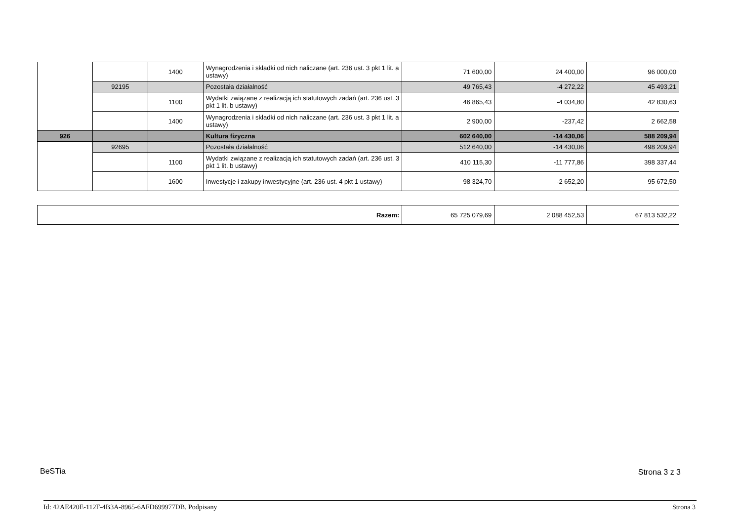| | | 1400 | Wynagrodzenia i składki od nich naliczane (art. 236 ust. 3 pkt 1 lit. a ustawy) | 71 600,00 | 24 400,00 | 96 000,00 |
| | 92195 | | Pozostała działalność | 49 765,43 | -4 272,22 | 45 493,21 |
| | | 1100 | Wydatki związane z realizacją ich statutowych zadań (art. 236 ust. 3 pkt 1 lit. b ustawy) | 46 865,43 | -4 034,80 | 42 830,63 |
| | | 1400 | Wynagrodzenia i składki od nich naliczane (art. 236 ust. 3 pkt 1 lit. a ustawy) | 2 900,00 | -237,42 | 2 662,58 |
| 926 | | | Kultura fizyczna | 602 640,00 | -14 430,06 | 588 209,94 |
| | 92695 | | Pozostała działalność | 512 640,00 | -14 430,06 | 498 209,94 |
| | | 1100 | Wydatki związane z realizacją ich statutowych zadań (art. 236 ust. 3 pkt 1 lit. b ustawy) | 410 115,30 | -11 777,86 | 398 337,44 |
| | | 1600 | Inwestycje i zakupy inwestycyjne (art. 236 ust. 4 pkt 1 ustawy) | 98 324,70 | -2 652,20 | 95 672,50 |
| Razem: | 65 725 079,69 | 2 088 452,53 | 67 813 532,22 |
BeSTia Strona 3 z 3
Id: 42AE420E-112F-4B3A-8965-6AFD699977DB. Podpisany
Strona 3